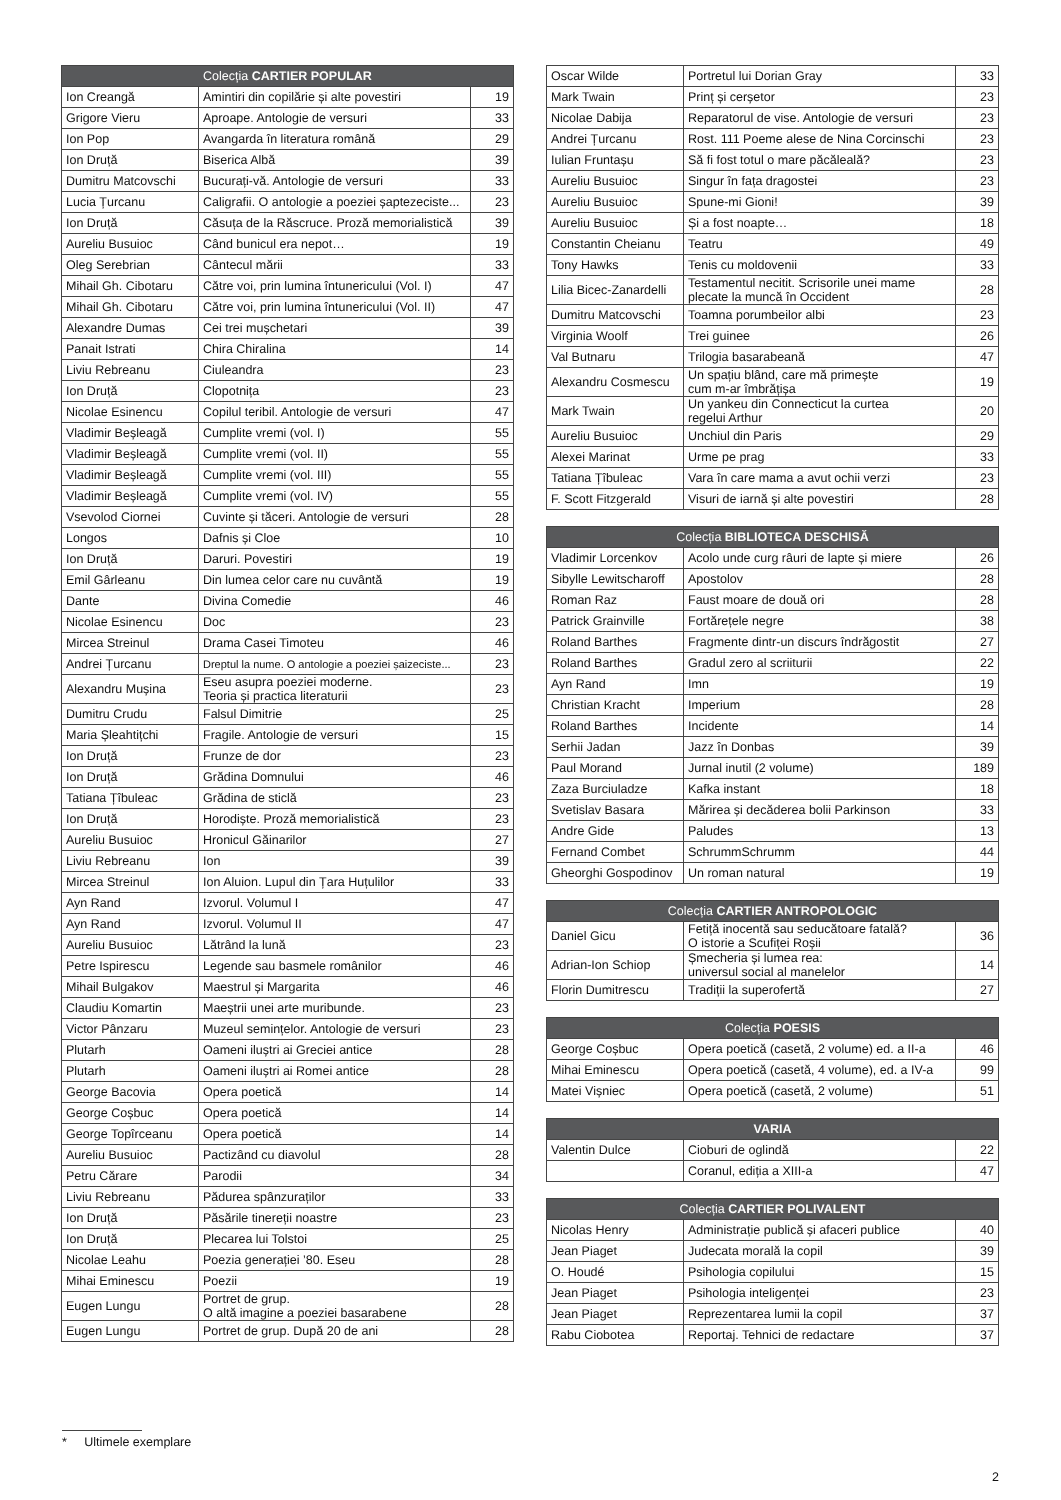| Colecția CARTIER POPULAR | | |
| --- | --- | --- |
| Ion Creangă | Amintiri din copilărie și alte povestiri | 19 |
| Grigore Vieru | Aproape. Antologie de versuri | 33 |
| Ion Pop | Avangarda în literatura română | 29 |
| Ion Druță | Biserica Albă | 39 |
| Dumitru Matcovschi | Bucurați-vă. Antologie de versuri | 33 |
| Lucia Țurcanu | Caligrafii. O antologie a poeziei șaptezeciste... | 23 |
| Ion Druță | Căsuța de la Răscruce. Proză memorialistică | 39 |
| Aureliu Busuioc | Când bunicul era nepot… | 19 |
| Oleg Serebrian | Cântecul mării | 33 |
| Mihail Gh. Cibotaru | Către voi, prin lumina întunericului (Vol. I) | 47 |
| Mihail Gh. Cibotaru | Către voi, prin lumina întunericului (Vol. II) | 47 |
| Alexandre Dumas | Cei trei mușchetari | 39 |
| Panait Istrati | Chira Chiralina | 14 |
| Liviu Rebreanu | Ciuleandra | 23 |
| Ion Druță | Clopotnița | 23 |
| Nicolae Esinencu | Copilul teribil. Antologie de versuri | 47 |
| Vladimir Beșleagă | Cumplite vremi (vol. I) | 55 |
| Vladimir Beșleagă | Cumplite vremi (vol. II) | 55 |
| Vladimir Beșleagă | Cumplite vremi (vol. III) | 55 |
| Vladimir Beșleagă | Cumplite vremi (vol. IV) | 55 |
| Vsevolod Ciornei | Cuvinte și tăceri. Antologie de versuri | 28 |
| Longos | Dafnis și Cloe | 10 |
| Ion Druță | Daruri. Povestiri | 19 |
| Emil Gârleanu | Din lumea celor care nu cuvântă | 19 |
| Dante | Divina Comedie | 46 |
| Nicolae Esinencu | Doc | 23 |
| Mircea Streinul | Drama Casei Timoteu | 46 |
| Andrei Țurcanu | Dreptul la nume. O antologie a poeziei șaizeciste... | 23 |
| Alexandru Mușina | Eseu asupra poeziei moderne. Teoria și practica literaturii | 23 |
| Dumitru Crudu | Falsul Dimitrie | 25 |
| Maria Șleahtițchi | Fragile. Antologie de versuri | 15 |
| Ion Druță | Frunze de dor | 23 |
| Ion Druță | Grădina Domnului | 46 |
| Tatiana Țîbuleac | Grădina de sticlă | 23 |
| Ion Druță | Horodiște. Proză memorialistică | 23 |
| Aureliu Busuioc | Hronicul Găinarilor | 27 |
| Liviu Rebreanu | Ion | 39 |
| Mircea Streinul | Ion Aluion. Lupul din Țara Huțulilor | 33 |
| Ayn Rand | Izvorul. Volumul I | 47 |
| Ayn Rand | Izvorul. Volumul II | 47 |
| Aureliu Busuioc | Lătrând la lună | 23 |
| Petre Ispirescu | Legende sau basmele românilor | 46 |
| Mihail Bulgakov | Maestrul și Margarita | 46 |
| Claudiu Komartin | Maeștrii unei arte muribunde. | 23 |
| Victor Pânzaru | Muzeul semințelor. Antologie de versuri | 23 |
| Plutarh | Oameni iluștri ai Greciei antice | 28 |
| Plutarh | Oameni iluștri ai Romei antice | 28 |
| George Bacovia | Opera poetică | 14 |
| George Coșbuc | Opera poetică | 14 |
| George Topîrceanu | Opera poetică | 14 |
| Aureliu Busuioc | Pactizând cu diavolul | 28 |
| Petru Cărare | Parodii | 34 |
| Liviu Rebreanu | Pădurea spânzuraților | 33 |
| Ion Druță | Păsările tinereții noastre | 23 |
| Ion Druță | Plecarea lui Tolstoi | 25 |
| Nicolae Leahu | Poezia generației ’80. Eseu | 28 |
| Mihai Eminescu | Poezii | 19 |
| Eugen Lungu | Portret de grup. O altă imagine a poeziei basarabene | 28 |
| Eugen Lungu | Portret de grup. După 20 de ani | 28 |
| Oscar Wilde | Portretul lui Dorian Gray | 33 |
| Mark Twain | Prinț și cerșetor | 23 |
| Nicolae Dabija | Reparatorul de vise. Antologie de versuri | 23 |
| Andrei Țurcanu | Rost. 111 Poeme alese de Nina Corcinschi | 23 |
| Iulian Fruntașu | Să fi fost totul o mare păcăleală? | 23 |
| Aureliu Busuioc | Singur în fața dragostei | 23 |
| Aureliu Busuioc | Spune-mi Gioni! | 39 |
| Aureliu Busuioc | Și a fost noapte… | 18 |
| Constantin Cheianu | Teatru | 49 |
| Tony Hawks | Tenis cu moldovenii | 33 |
| Lilia Bicec-Zanardelli | Testamentul necitit. Scrisorile unei mame plecate la muncă în Occident | 28 |
| Dumitru Matcovschi | Toamna porumbeilor albi | 23 |
| Virginia Woolf | Trei guinee | 26 |
| Val Butnaru | Trilogia basarabeană | 47 |
| Alexandru Cosmescu | Un spațiu blând, care mă primește cum m-ar îmbrățișa | 19 |
| Mark Twain | Un yankeu din Connecticut la curtea regelui Arthur | 20 |
| Aureliu Busuioc | Unchiul din Paris | 29 |
| Alexei Marinat | Urme pe prag | 33 |
| Tatiana Țîbuleac | Vara în care mama a avut ochii verzi | 23 |
| F. Scott Fitzgerald | Visuri de iarnă și alte povestiri | 28 |
| Colecția BIBLIOTECA DESCHISĂ | | |
| --- | --- | --- |
| Vladimir Lorcenkov | Acolo unde curg râuri de lapte și miere | 26 |
| Sibylle Lewitscharoff | Apostolov | 28 |
| Roman Raz | Faust moare de două ori | 28 |
| Patrick Grainville | Fortărețele negre | 38 |
| Roland Barthes | Fragmente dintr-un discurs îndrăgostit | 27 |
| Roland Barthes | Gradul zero al scriiturii | 22 |
| Ayn Rand | Imn | 19 |
| Christian Kracht | Imperium | 28 |
| Roland Barthes | Incidente | 14 |
| Serhii Jadan | Jazz în Donbas | 39 |
| Paul Morand | Jurnal inutil (2 volume) | 189 |
| Zaza Burciuladze | Kafka instant | 18 |
| Svetislav Basara | Mărirea și decăderea bolii Parkinson | 33 |
| Andre Gide | Paludes | 13 |
| Fernand Combet | SchrummSchrumm | 44 |
| Gheorghi Gospodinov | Un roman natural | 19 |
| Colecția CARTIER ANTROPOLOGIC | | |
| --- | --- | --- |
| Daniel Gicu | Fetiță inocentă sau seducătoare fatală? O istorie a Scufiței Roșii | 36 |
| Adrian-Ion Schiop | Șmecheria și lumea rea: universul social al manelelor | 14 |
| Florin Dumitrescu | Tradiții la superofertă | 27 |
| Colecția POESIS | | |
| --- | --- | --- |
| George Coșbuc | Opera poetică (casetă, 2 volume) ed. a II-a | 46 |
| Mihai Eminescu | Opera poetică (casetă, 4 volume), ed. a IV-a | 99 |
| Matei Vișniec | Opera poetică (casetă, 2 volume) | 51 |
| VARIA | | |
| --- | --- | --- |
| Valentin Dulce | Cioburi de oglindă | 22 |
| | Coranul, ediția a XIII-a | 47 |
| Colecția CARTIER POLIVALENT | | |
| --- | --- | --- |
| Nicolas Henry | Administrație publică și afaceri publice | 40 |
| Jean Piaget | Judecata morală la copil | 39 |
| O. Houdé | Psihologia copilului | 15 |
| Jean Piaget | Psihologia inteligenței | 23 |
| Jean Piaget | Reprezentarea lumii la copil | 37 |
| Rabu Ciobotea | Reportaj. Tehnici de redactare | 37 |
* Ultimele exemplare
2